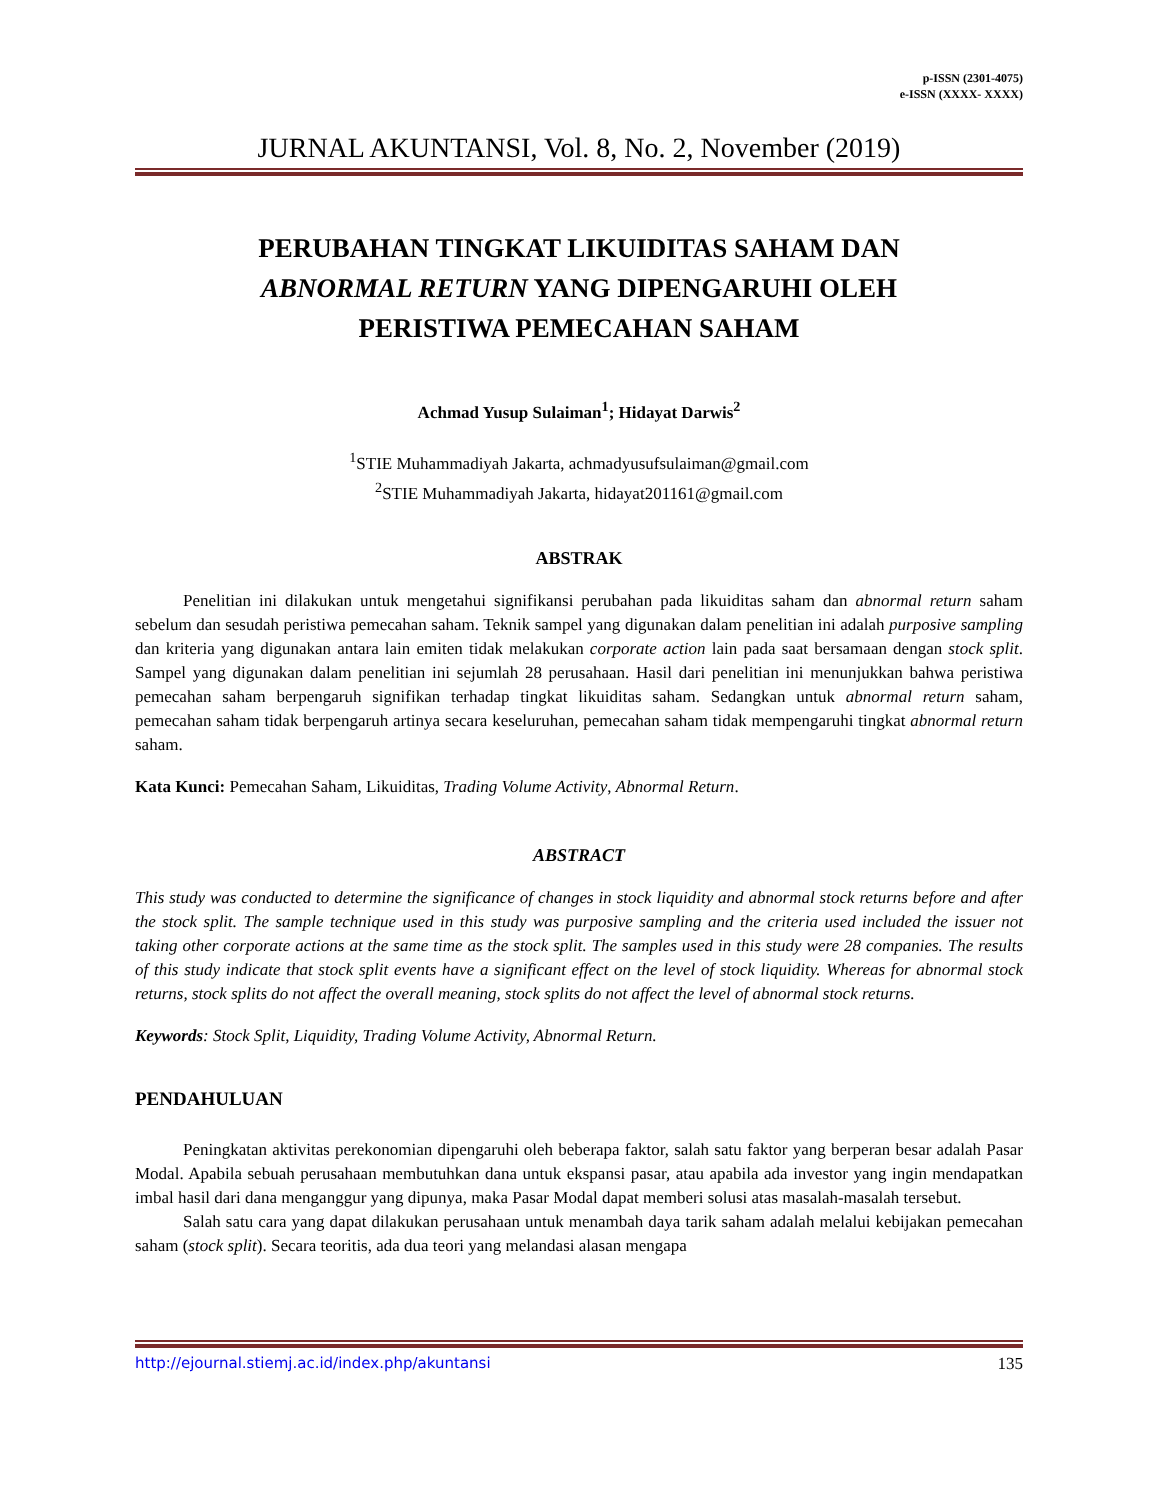p-ISSN (2301-4075)
e-ISSN (XXXX- XXXX)
JURNAL AKUNTANSI, Vol. 8, No. 2, November (2019)
PERUBAHAN TINGKAT LIKUIDITAS SAHAM DAN
ABNORMAL RETURN YANG DIPENGARUHI OLEH
PERISTIWA PEMECAHAN SAHAM
Achmad Yusup Sulaiman<sup>1</sup>; Hidayat Darwis<sup>2</sup>
<sup>1</sup> STIE Muhammadiyah Jakarta, achmadyusufsulaiman@gmail.com
<sup>2</sup> STIE Muhammadiyah Jakarta, hidayat201161@gmail.com
ABSTRAK
Penelitian ini dilakukan untuk mengetahui signifikansi perubahan pada likuiditas saham dan abnormal return saham sebelum dan sesudah peristiwa pemecahan saham. Teknik sampel yang digunakan dalam penelitian ini adalah purposive sampling dan kriteria yang digunakan antara lain emiten tidak melakukan corporate action lain pada saat bersamaan dengan stock split. Sampel yang digunakan dalam penelitian ini sejumlah 28 perusahaan. Hasil dari penelitian ini menunjukkan bahwa peristiwa pemecahan saham berpengaruh signifikan terhadap tingkat likuiditas saham. Sedangkan untuk abnormal return saham, pemecahan saham tidak berpengaruh artinya secara keseluruhan, pemecahan saham tidak mempengaruhi tingkat abnormal return saham.
Kata Kunci: Pemecahan Saham, Likuiditas, Trading Volume Activity, Abnormal Return.
ABSTRACT
This study was conducted to determine the significance of changes in stock liquidity and abnormal stock returns before and after the stock split. The sample technique used in this study was purposive sampling and the criteria used included the issuer not taking other corporate actions at the same time as the stock split. The samples used in this study were 28 companies. The results of this study indicate that stock split events have a significant effect on the level of stock liquidity. Whereas for abnormal stock returns, stock splits do not affect the overall meaning, stock splits do not affect the level of abnormal stock returns.
Keywords: Stock Split, Liquidity, Trading Volume Activity, Abnormal Return.
PENDAHULUAN
Peningkatan aktivitas perekonomian dipengaruhi oleh beberapa faktor, salah satu faktor yang berperan besar adalah Pasar Modal. Apabila sebuah perusahaan membutuhkan dana untuk ekspansi pasar, atau apabila ada investor yang ingin mendapatkan imbal hasil dari dana menganggur yang dipunya, maka Pasar Modal dapat memberi solusi atas masalah-masalah tersebut.
Salah satu cara yang dapat dilakukan perusahaan untuk menambah daya tarik saham adalah melalui kebijakan pemecahan saham (stock split). Secara teoritis, ada dua teori yang melandasi alasan mengapa
http://ejournal.stiemj.ac.id/index.php/akuntansi 135